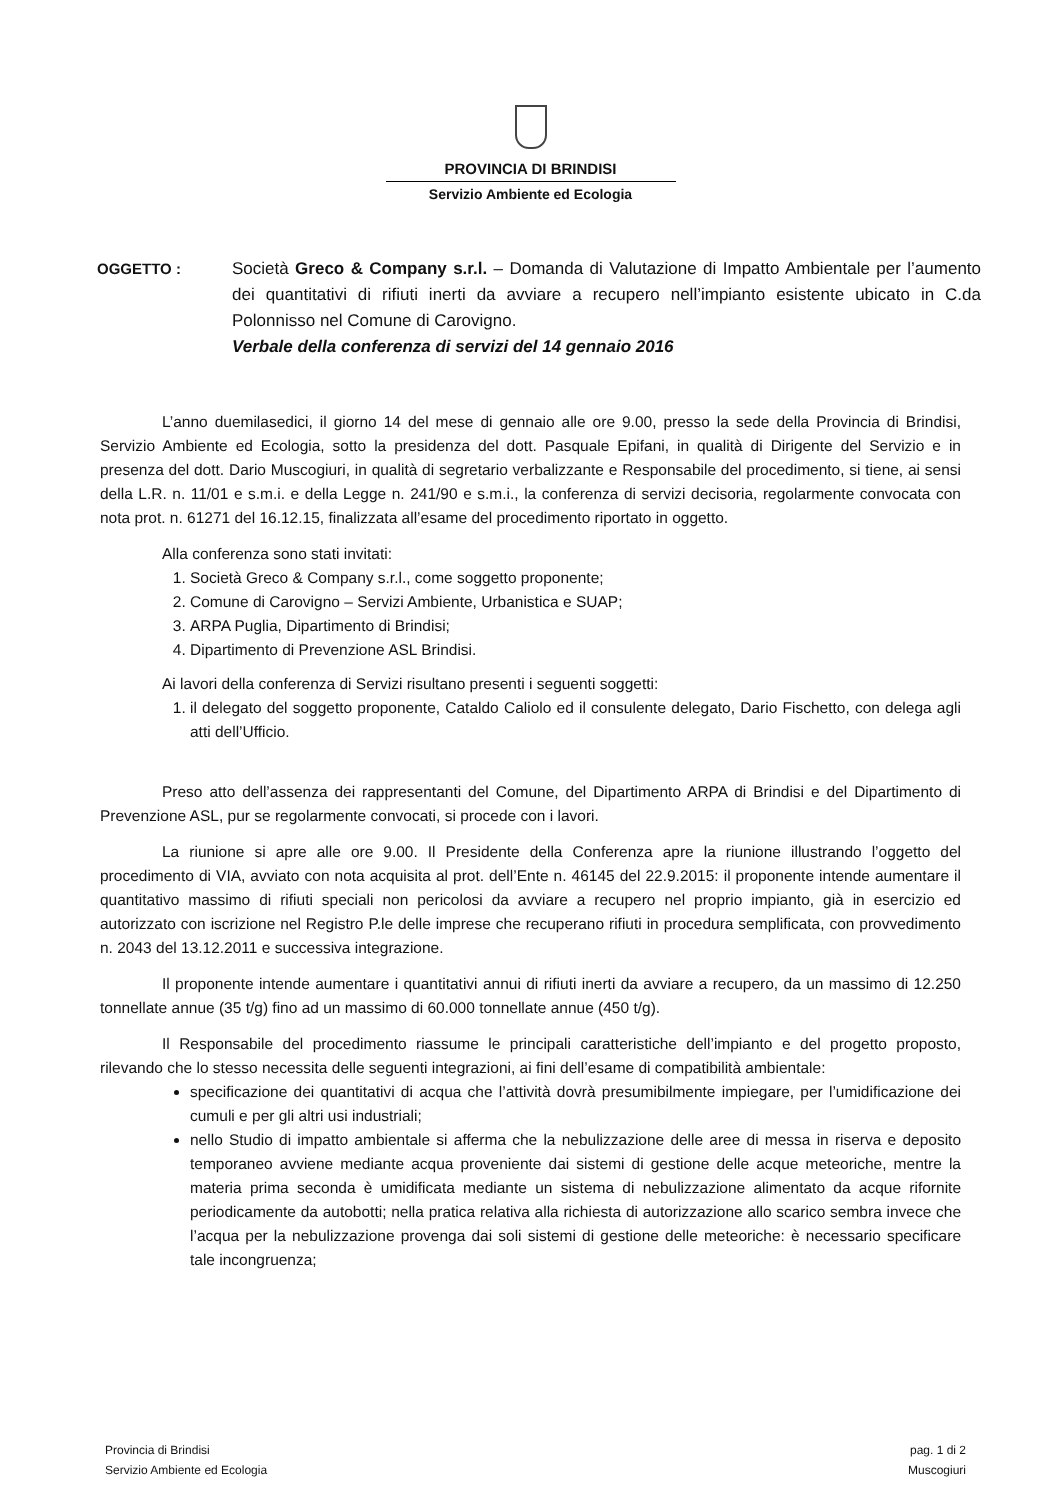PROVINCIA DI BRINDISI
Servizio Ambiente ed Ecologia
OGGETTO : Società Greco & Company s.r.l. – Domanda di Valutazione di Impatto Ambientale per l’aumento dei quantitativi di rifiuti inerti da avviare a recupero nell’impianto esistente ubicato in C.da Polonnisso nel Comune di Carovigno.
Verbale della conferenza di servizi del 14 gennaio 2016
L’anno duemilasedici, il giorno 14 del mese di gennaio alle ore 9.00, presso la sede della Provincia di Brindisi, Servizio Ambiente ed Ecologia, sotto la presidenza del dott. Pasquale Epifani, in qualità di Dirigente del Servizio e in presenza del dott. Dario Muscogiuri, in qualità di segretario verbalizzante e Responsabile del procedimento, si tiene, ai sensi della L.R. n. 11/01 e s.m.i. e della Legge n. 241/90 e s.m.i., la conferenza di servizi decisoria, regolarmente convocata con nota prot. n. 61271 del 16.12.15, finalizzata all’esame del procedimento riportato in oggetto.
Alla conferenza sono stati invitati:
1. Società Greco & Company s.r.l., come soggetto proponente;
2. Comune di Carovigno – Servizi Ambiente, Urbanistica e SUAP;
3. ARPA Puglia, Dipartimento di Brindisi;
4. Dipartimento di Prevenzione ASL Brindisi.
Ai lavori della conferenza di Servizi risultano presenti i seguenti soggetti:
1. il delegato del soggetto proponente, Cataldo Caliolo ed il consulente delegato, Dario Fischetto, con delega agli atti dell’Ufficio.
Preso atto dell’assenza dei rappresentanti del Comune, del Dipartimento ARPA di Brindisi e del Dipartimento di Prevenzione ASL, pur se regolarmente convocati, si procede con i lavori.
La riunione si apre alle ore 9.00. Il Presidente della Conferenza apre la riunione illustrando l’oggetto del procedimento di VIA, avviato con nota acquisita al prot. dell’Ente n. 46145 del 22.9.2015: il proponente intende aumentare il quantitativo massimo di rifiuti speciali non pericolosi da avviare a recupero nel proprio impianto, già in esercizio ed autorizzato con iscrizione nel Registro P.le delle imprese che recuperano rifiuti in procedura semplificata, con provvedimento n. 2043 del 13.12.2011 e successiva integrazione.
Il proponente intende aumentare i quantitativi annui di rifiuti inerti da avviare a recupero, da un massimo di 12.250 tonnellate annue (35 t/g) fino ad un massimo di 60.000 tonnellate annue (450 t/g).
Il Responsabile del procedimento riassume le principali caratteristiche dell’impianto e del progetto proposto, rilevando che lo stesso necessita delle seguenti integrazioni, ai fini dell’esame di compatibilità ambientale:
specificazione dei quantitativi di acqua che l’attività dovrà presumibilmente impiegare, per l’umidificazione dei cumuli e per gli altri usi industriali;
nello Studio di impatto ambientale si afferma che la nebulizzazione delle aree di messa in riserva e deposito temporaneo avviene mediante acqua proveniente dai sistemi di gestione delle acque meteoriche, mentre la materia prima seconda è umidificata mediante un sistema di nebulizzazione alimentato da acque rifornite periodicamente da autobotti; nella pratica relativa alla richiesta di autorizzazione allo scarico sembra invece che l’acqua per la nebulizzazione provenga dai soli sistemi di gestione delle meteoriche: è necessario specificare tale incongruenza;
Provincia di Brindisi
Servizio Ambiente ed Ecologia
pag. 1 di 2
Muscogiuri